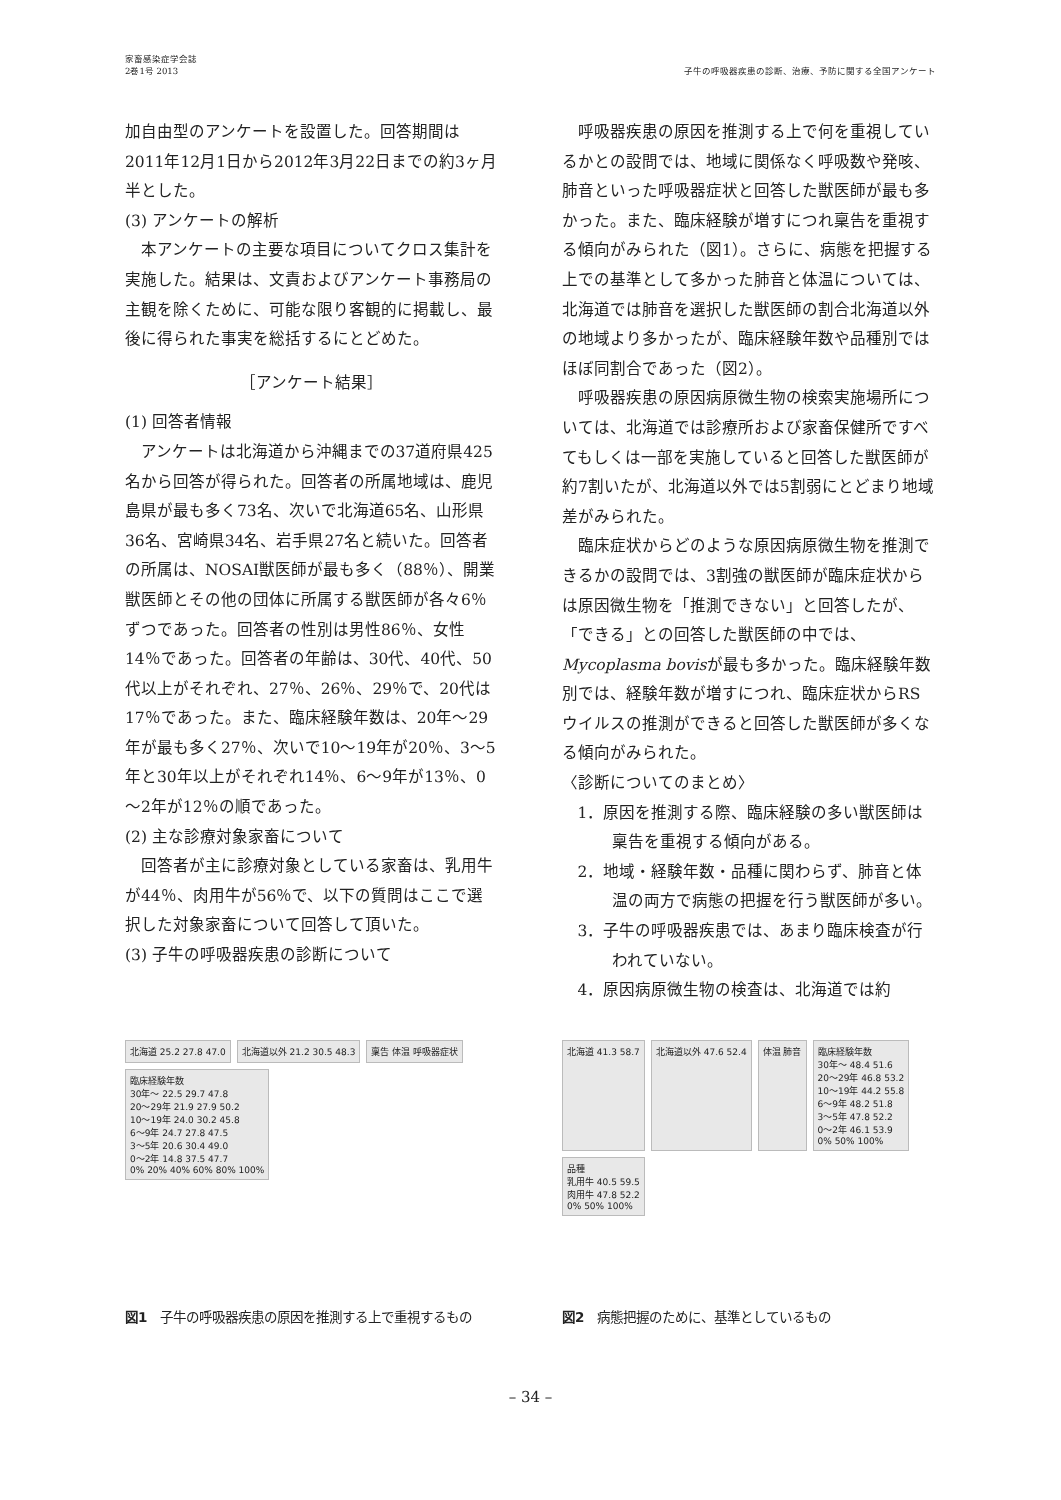家畜感染症学会誌
2巻1号 2013
子牛の呼吸器疾患の診断、治療、予防に関する全国アンケート
加自由型のアンケートを設置した。回答期間は2011年12月1日から2012年3月22日までの約3ヶ月半とした。
(3) アンケートの解析
本アンケートの主要な項目についてクロス集計を実施した。結果は、文責およびアンケート事務局の主観を除くために、可能な限り客観的に掲載し、最後に得られた事実を総括するにとどめた。
［アンケート結果］
(1) 回答者情報
アンケートは北海道から沖縄までの37道府県425名から回答が得られた。回答者の所属地域は、鹿児島県が最も多く73名、次いで北海道65名、山形県36名、宮崎県34名、岩手県27名と続いた。回答者の所属は、NOSAI獣医師が最も多く（88％）、開業獣医師とその他の団体に所属する獣医師が各々6％ずつであった。回答者の性別は男性86％、女性14％であった。回答者の年齢は、30代、40代、50代以上がそれぞれ、27％、26％、29％で、20代は17％であった。また、臨床経験年数は、20年～29年が最も多く27％、次いで10～19年が20％、3～5年と30年以上がそれぞれ14％、6～9年が13％、0～2年が12％の順であった。
(2) 主な診療対象家畜について
回答者が主に診療対象としている家畜は、乳用牛が44％、肉用牛が56％で、以下の質問はここで選択した対象家畜について回答して頂いた。
(3) 子牛の呼吸器疾患の診断について
呼吸器疾患の原因を推測する上で何を重視しているかとの設問では、地域に関係なく呼吸数や発咳、肺音といった呼吸器症状と回答した獣医師が最も多かった。また、臨床経験が増すにつれ稟告を重視する傾向がみられた（図1）。さらに、病態を把握する上での基準として多かった肺音と体温については、北海道では肺音を選択した獣医師の割合北海道以外の地域より多かったが、臨床経験年数や品種別ではほぼ同割合であった（図2）。
呼吸器疾患の原因病原微生物の検索実施場所については、北海道では診療所および家畜保健所ですべてもしくは一部を実施していると回答した獣医師が約7割いたが、北海道以外では5割弱にとどまり地域差がみられた。
臨床症状からどのような原因病原微生物を推測できるかの設問では、3割強の獣医師が臨床症状からは原因微生物を「推測できない」と回答したが、「できる」との回答した獣医師の中では、Mycoplasma bovisが最も多かった。臨床経験年数別では、経験年数が増すにつれ、臨床症状からRSウイルスの推測ができると回答した獣医師が多くなる傾向がみられた。
〈診断についてのまとめ〉
1．原因を推測する際、臨床経験の多い獣医師は稟告を重視する傾向がある。
2．地域・経験年数・品種に関わらず、肺音と体温の両方で病態の把握を行う獣医師が多い。
3．子牛の呼吸器疾患では、あまり臨床検査が行われていない。
4．原因病原微生物の検査は、北海道では約
北海道 25.2 27.8 47.0
北海道以外 21.2 30.5 48.3
稟告 体温 呼吸器症状
臨床経験年数
30年～ 22.5 29.7 47.8
20～29年 21.9 27.9 50.2
10～19年 24.0 30.2 45.8
6～9年 24.7 27.8 47.5
3～5年 20.6 30.4 49.0
0～2年 14.8 37.5 47.7
0% 20% 40% 60% 80% 100%
図1　子牛の呼吸器疾患の原因を推測する上で重視するもの
北海道 41.3 58.7
北海道以外 47.6 52.4
体温 肺音
臨床経験年数
30年～ 48.4 51.6
20～29年 46.8 53.2
10～19年 44.2 55.8
6～9年 48.2 51.8
3～5年 47.8 52.2
0～2年 46.1 53.9
0% 50% 100%
品種
乳用牛 40.5 59.5
肉用牛 47.8 52.2
0% 50% 100%
図2　病態把握のために、基準としているもの
– 34 –